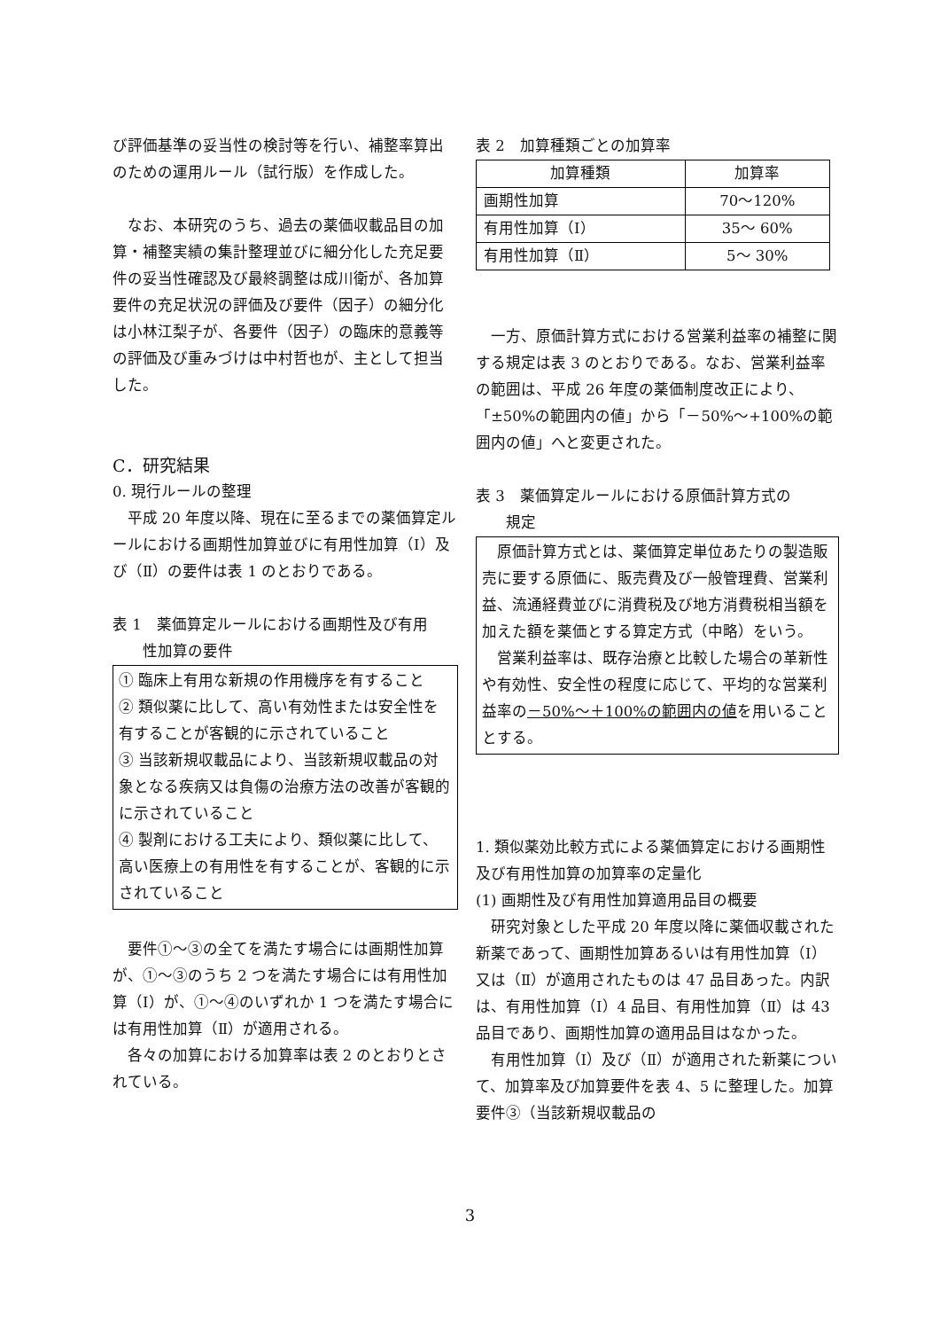び評価基準の妥当性の検討等を行い、補整率算出のための運用ルール（試行版）を作成した。
なお、本研究のうち、過去の薬価収載品目の加算・補整実績の集計整理並びに細分化した充足要件の妥当性確認及び最終調整は成川衛が、各加算要件の充足状況の評価及び要件（因子）の細分化は小林江梨子が、各要件（因子）の臨床的意義等の評価及び重みづけは中村哲也が、主として担当した。
C．研究結果
0. 現行ルールの整理
平成 20 年度以降、現在に至るまでの薬価算定ルールにおける画期性加算並びに有用性加算（Ⅰ）及び（Ⅱ）の要件は表 1 のとおりである。
表 1　薬価算定ルールにおける画期性及び有用
　　性加算の要件
① 臨床上有用な新規の作用機序を有すること
② 類似薬に比して、高い有効性または安全性を有することが客観的に示されていること
③ 当該新規収載品により、当該新規収載品の対象となる疾病又は負傷の治療方法の改善が客観的に示されていること
④ 製剤における工夫により、類似薬に比して、高い医療上の有用性を有することが、客観的に示されていること
要件①～③の全てを満たす場合には画期性加算が、①～③のうち 2 つを満たす場合には有用性加算（Ⅰ）が、①～④のいずれか 1 つを満たす場合には有用性加算（Ⅱ）が適用される。
各々の加算における加算率は表 2 のとおりとされている。
表 2　加算種類ごとの加算率
| 加算種類 | 加算率 |
| --- | --- |
| 画期性加算 | 70～120% |
| 有用性加算（Ⅰ） | 35～ 60% |
| 有用性加算（Ⅱ） | 5～ 30% |
一方、原価計算方式における営業利益率の補整に関する規定は表 3 のとおりである。なお、営業利益率の範囲は、平成 26 年度の薬価制度改正により、「±50%の範囲内の値」から「－50%～+100%の範囲内の値」へと変更された。
表 3　薬価算定ルールにおける原価計算方式の
　　規定
原価計算方式とは、薬価算定単位あたりの製造販売に要する原価に、販売費及び一般管理費、営業利益、流通経費並びに消費税及び地方消費税相当額を加えた額を薬価とする算定方式（中略）をいう。
営業利益率は、既存治療と比較した場合の革新性や有効性、安全性の程度に応じて、平均的な営業利益率の－50%～＋100%の範囲内の値を用いることとする。
1. 類似薬効比較方式による薬価算定における画期性及び有用性加算の加算率の定量化
(1) 画期性及び有用性加算適用品目の概要
研究対象とした平成 20 年度以降に薬価収載された新薬であって、画期性加算あるいは有用性加算（Ⅰ）又は（Ⅱ）が適用されたものは 47 品目あった。内訳は、有用性加算（Ⅰ）4 品目、有用性加算（Ⅱ）は 43 品目であり、画期性加算の適用品目はなかった。
有用性加算（Ⅰ）及び（Ⅱ）が適用された新薬について、加算率及び加算要件を表 4、5 に整理した。加算要件③（当該新規収載品の
3